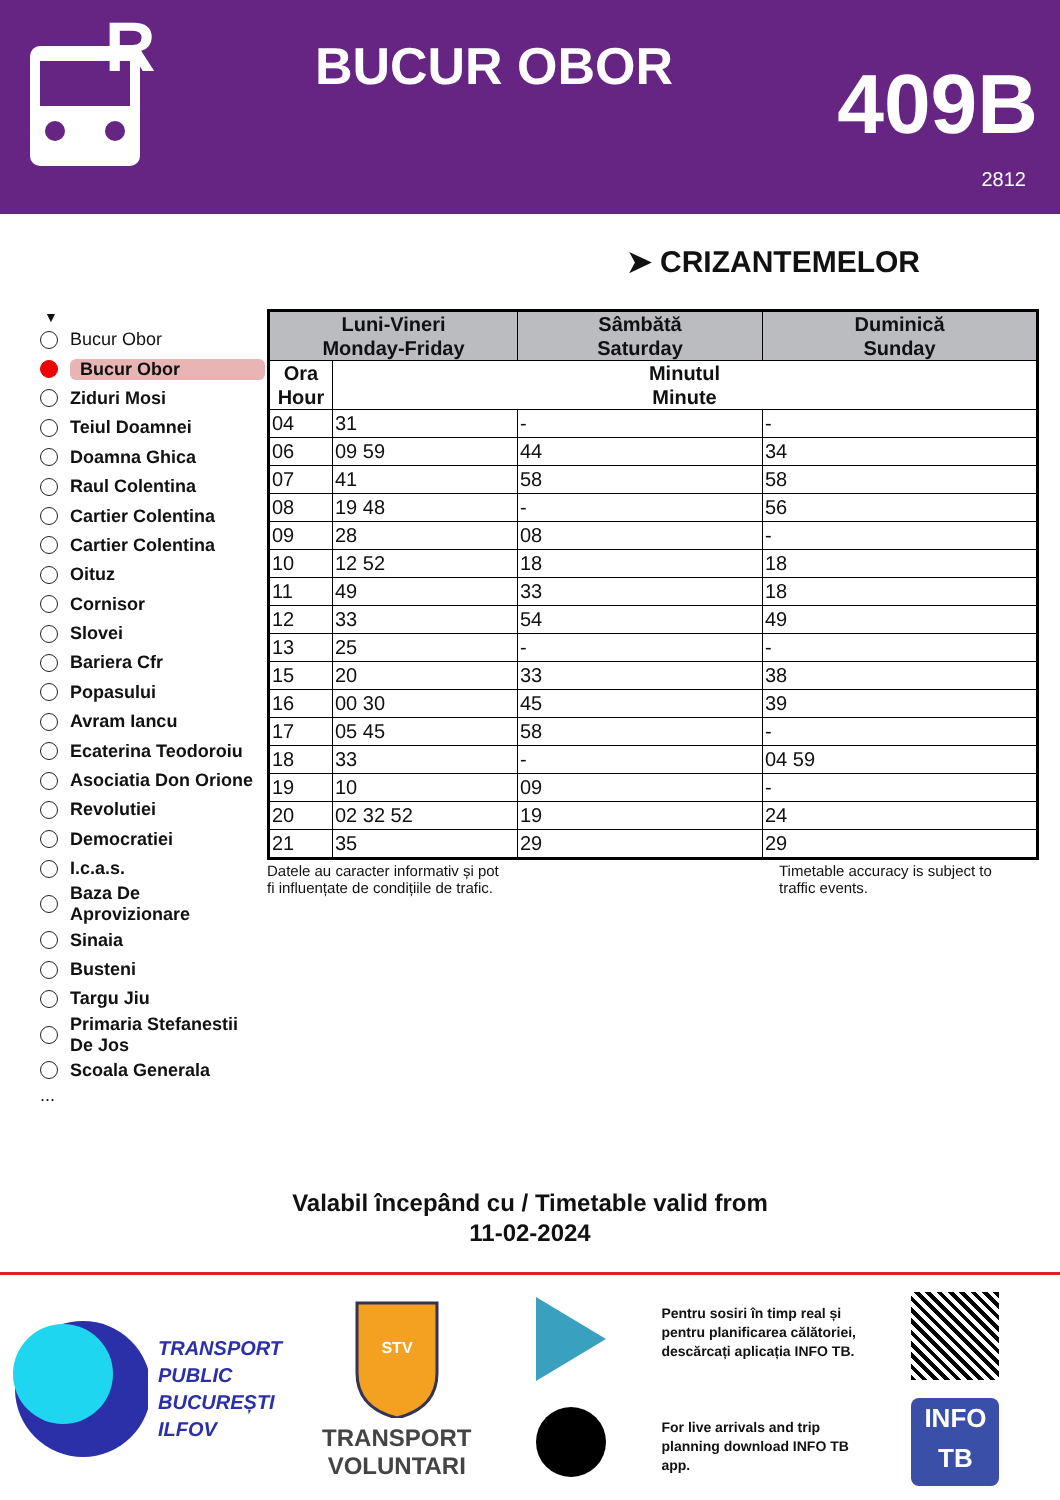R
BUCUR OBOR
409B
2812
➤ CRIZANTEMELOR
▼
Bucur Obor
Bucur Obor
Ziduri Mosi
Teiul Doamnei
Doamna Ghica
Raul Colentina
Cartier Colentina
Cartier Colentina
Oituz
Cornisor
Slovei
Bariera Cfr
Popasului
Avram Iancu
Ecaterina Teodoroiu
Asociatia Don Orione
Revolutiei
Democratiei
I.c.a.s.
Baza De
Aprovizionare
Sinaia
Busteni
Targu Jiu
Primaria Stefanestii
De Jos
Scoala Generala
...
| Luni-Vineri Monday-Friday | | Sâmbătă Saturday | Duminică Sunday |
| --- | --- | --- | --- |
| Ora Hour | Minutul Minute | | |
| 04 | 31 | - | - |
| 06 | 09 59 | 44 | 34 |
| 07 | 41 | 58 | 58 |
| 08 | 19 48 | - | 56 |
| 09 | 28 | 08 | - |
| 10 | 12 52 | 18 | 18 |
| 11 | 49 | 33 | 18 |
| 12 | 33 | 54 | 49 |
| 13 | 25 | - | - |
| 15 | 20 | 33 | 38 |
| 16 | 00 30 | 45 | 39 |
| 17 | 05 45 | 58 | - |
| 18 | 33 | - | 04 59 |
| 19 | 10 | 09 | - |
| 20 | 02 32 52 | 19 | 24 |
| 21 | 35 | 29 | 29 |
Datele au caracter informativ și pot
fi influențate de condițiile de trafic.
Timetable accuracy is subject to
traffic events.
Valabil începând cu / Timetable valid from
11-02-2024
TRANSPORT
PUBLIC
BUCUREȘTI
ILFOV
STV
TRANSPORT
VOLUNTARI
Pentru sosiri în timp real și pentru planificarea călătoriei, descărcați aplicația INFO TB.
For live arrivals and trip planning download INFO TB app.
INFO
TB